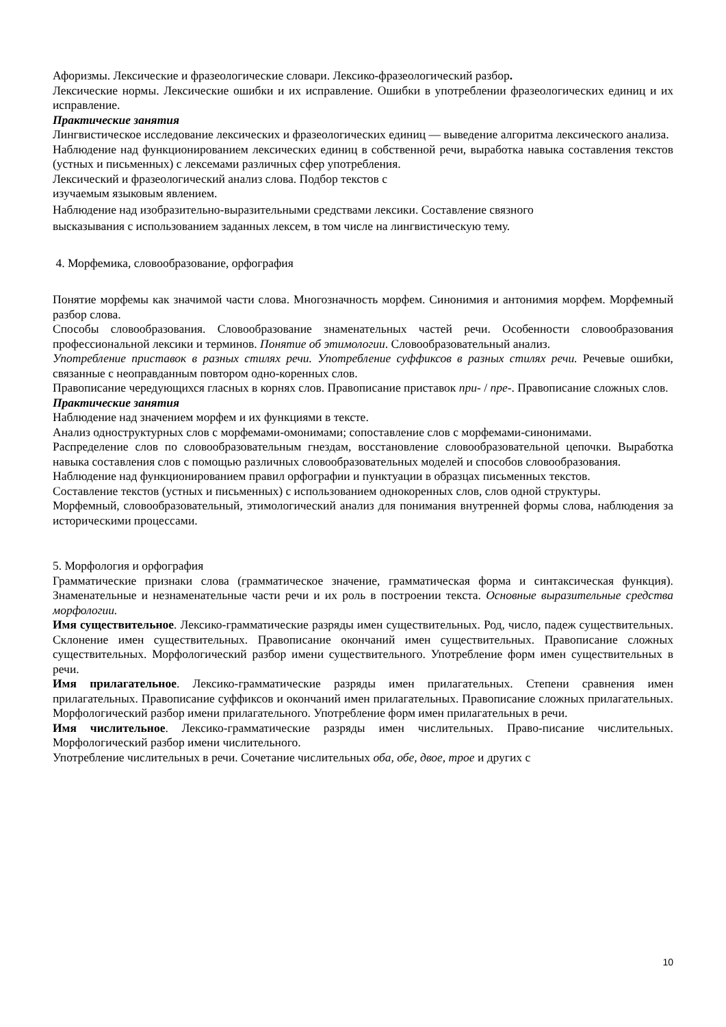Афоризмы. Лексические и фразеологические словари. Лексико-фразеологический разбор.
Лексические нормы. Лексические ошибки и их исправление. Ошибки в употреблении фразеологических единиц и их исправление.
Практические занятия
Лингвистическое исследование лексических и фразеологических единиц — выведение алгоритма лексического анализа.
Наблюдение над функционированием лексических единиц в собственной речи, выработка навыка составления текстов (устных и письменных) с лексемами различных сфер употребления.
Лексический и фразеологический анализ слова. Подбор текстов с
изучаемым языковым явлением.
Наблюдение над изобразительно-выразительными средствами лексики. Составление связного
высказывания с использованием заданных лексем, в том числе на лингвистическую тему.
4. Морфемика, словообразование, орфография
Понятие морфемы как значимой части слова. Многозначность морфем. Синонимия и антонимия морфем. Морфемный разбор слова.
Способы словообразования. Словообразование знаменательных частей речи. Особенности словообразования профессиональной лексики и терминов. Понятие об этимологии. Словообразовательный анализ.
Употребление приставок в разных стилях речи. Употребление суффиксов в разных стилях речи. Речевые ошибки, связанные с неоправданным повтором одно-коренных слов.
Правописание чередующихся гласных в корнях слов. Правописание приставок при- / пре-. Правописание сложных слов.
Практические занятия
Наблюдение над значением морфем и их функциями в тексте.
Анализ одноструктурных слов с морфемами-омонимами; сопоставление слов с морфемами-синонимами.
Распределение слов по словообразовательным гнездам, восстановление словообразовательной цепочки. Выработка навыка составления слов с помощью различных словообразовательных моделей и способов словообразования.
Наблюдение над функционированием правил орфографии и пунктуации в образцах письменных текстов.
Составление текстов (устных и письменных) с использованием однокоренных слов, слов одной структуры.
Морфемный, словообразовательный, этимологический анализ для понимания внутренней формы слова, наблюдения за историческими процессами.
5. Морфология и орфография
Грамматические признаки слова (грамматическое значение, грамматическая форма и синтаксическая функция). Знаменательные и незнаменательные части речи и их роль в построении текста. Основные выразительные средства морфологии.
Имя существительное. Лексико-грамматические разряды имен существительных. Род, число, падеж существительных. Склонение имен существительных. Правописание окончаний имен существительных. Правописание сложных существительных. Морфологический разбор имени существительного. Употребление форм имен существительных в речи.
Имя прилагательное. Лексико-грамматические разряды имен прилагательных. Степени сравнения имен прилагательных. Правописание суффиксов и окончаний имен прилагательных. Правописание сложных прилагательных. Морфологический разбор имени прилагательного. Употребление форм имен прилагательных в речи.
Имя числительное. Лексико-грамматические разряды имен числительных. Право-писание числительных. Морфологический разбор имени числительного.
Употребление числительных в речи. Сочетание числительных оба, обе, двое, трое и других с
10